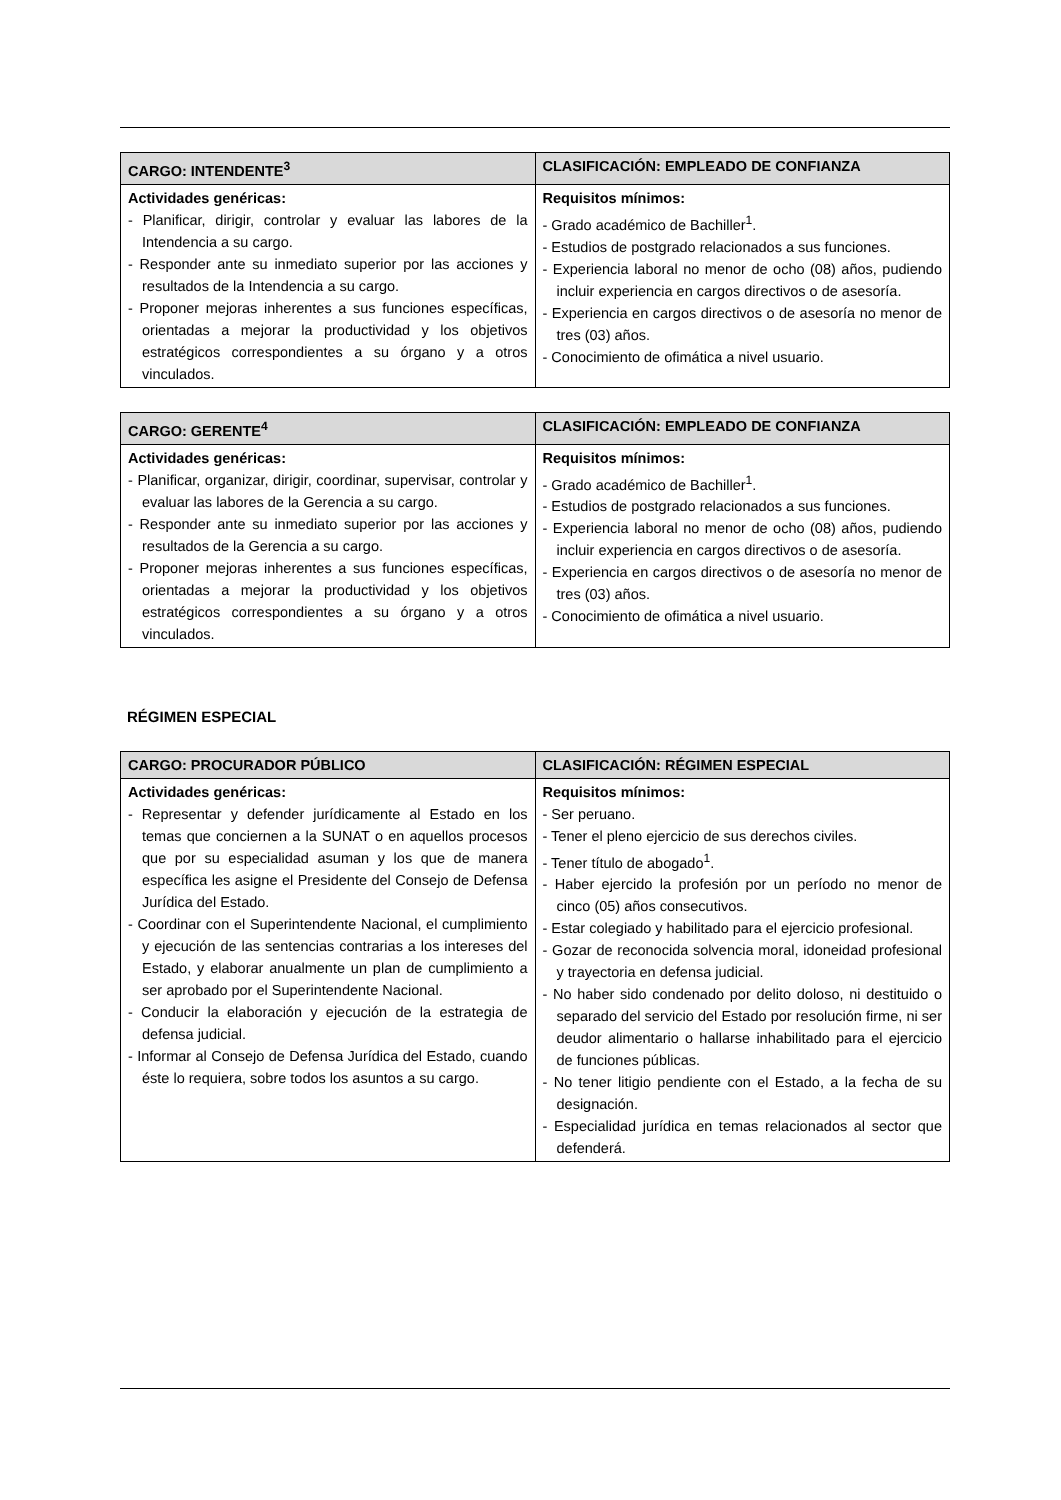| CARGO: INTENDENTE<sup>3</sup> | CLASIFICACIÓN: EMPLEADO DE CONFIANZA |
| --- | --- |
| Actividades genéricas: - Planificar, dirigir, controlar y evaluar las labores de la Intendencia a su cargo. - Responder ante su inmediato superior por las acciones y resultados de la Intendencia a su cargo. - Proponer mejoras inherentes a sus funciones específicas, orientadas a mejorar la productividad y los objetivos estratégicos correspondientes a su órgano y a otros vinculados. | Requisitos mínimos: - Grado académico de Bachiller<sup>1</sup>. - Estudios de postgrado relacionados a sus funciones. - Experiencia laboral no menor de ocho (08) años, pudiendo incluir experiencia en cargos directivos o de asesoría. - Experiencia en cargos directivos o de asesoría no menor de tres (03) años. - Conocimiento de ofimática a nivel usuario. |
| CARGO: GERENTE<sup>4</sup> | CLASIFICACIÓN: EMPLEADO DE CONFIANZA |
| --- | --- |
| Actividades genéricas: - Planificar, organizar, dirigir, coordinar, supervisar, controlar y evaluar las labores de la Gerencia a su cargo. - Responder ante su inmediato superior por las acciones y resultados de la Gerencia a su cargo. - Proponer mejoras inherentes a sus funciones específicas, orientadas a mejorar la productividad y los objetivos estratégicos correspondientes a su órgano y a otros vinculados. | Requisitos mínimos: - Grado académico de Bachiller<sup>1</sup>. - Estudios de postgrado relacionados a sus funciones. - Experiencia laboral no menor de ocho (08) años, pudiendo incluir experiencia en cargos directivos o de asesoría. - Experiencia en cargos directivos o de asesoría no menor de tres (03) años. - Conocimiento de ofimática a nivel usuario. |
RÉGIMEN ESPECIAL
| CARGO: PROCURADOR PÚBLICO | CLASIFICACIÓN: RÉGIMEN ESPECIAL |
| --- | --- |
| Actividades genéricas: - Representar y defender jurídicamente al Estado en los temas que conciernen a la SUNAT o en aquellos procesos que por su especialidad asuman y los que de manera específica les asigne el Presidente del Consejo de Defensa Jurídica del Estado. - Coordinar con el Superintendente Nacional, el cumplimiento y ejecución de las sentencias contrarias a los intereses del Estado, y elaborar anualmente un plan de cumplimiento a ser aprobado por el Superintendente Nacional. - Conducir la elaboración y ejecución de la estrategia de defensa judicial. - Informar al Consejo de Defensa Jurídica del Estado, cuando éste lo requiera, sobre todos los asuntos a su cargo. | Requisitos mínimos: - Ser peruano. - Tener el pleno ejercicio de sus derechos civiles. - Tener título de abogado<sup>1</sup>. - Haber ejercido la profesión por un período no menor de cinco (05) años consecutivos. - Estar colegiado y habilitado para el ejercicio profesional. - Gozar de reconocida solvencia moral, idoneidad profesional y trayectoria en defensa judicial. - No haber sido condenado por delito doloso, ni destituido o separado del servicio del Estado por resolución firme, ni ser deudor alimentario o hallarse inhabilitado para el ejercicio de funciones públicas. - No tener litigio pendiente con el Estado, a la fecha de su designación. - Especialidad jurídica en temas relacionados al sector que defenderá. |